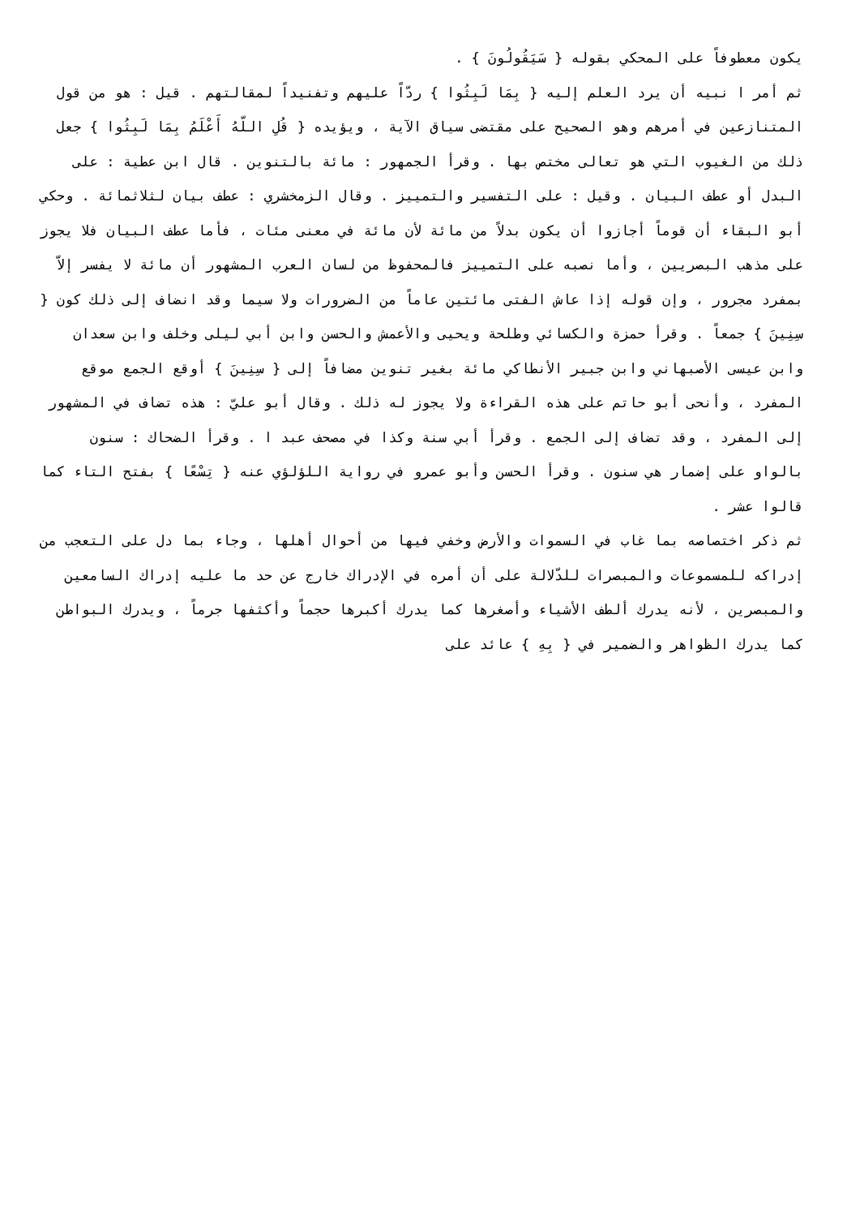يكون معطوفاً على المحكي بقوله { سَيَقُولُونَ } .
ثم أمر ا نبيه أن يرد العلم إليه { بِمَا لَبِثُوا } ردّاً عليهم وتفنيداً لمقالتهم . قيل : هو من قول المتنازعين في أمرهم وهو الصحيح على مقتضى سياق الآية ، ويؤيده { قُلِ اللّهُ أَعْلَمُ بِمَا لَبِثُوا } جعل ذلك من الغيوب التي هو تعالى مختص بها . وقرأ الجمهور : مائة بالتنوين . قال ابن عطية : على البدل أو عطف البيان . وقيل : على التفسير والتمييز . وقال الزمخشري : عطف بيان لثلاثمائة . وحكي أبو البقاء أن قوماً أجازوا أن يكون بدلاً من مائة لأن مائة في معنى مئات ، فأما عطف البيان فلا يجوز على مذهب البصريين ، وأما نصبه على التمييز فالمحفوظ من لسان العرب المشهور أن مائة لا يفسر إلاّ بمفرد مجرور ، وإن قوله إذا عاش الفتى مائتين عاماً من الضرورات ولا سيما وقد انضاف إلى ذلك كون { سِنِينَ } جمعاً . وقرأ حمزة والكسائي وطلحة ويحيى والأعمش والحسن وابن أبي ليلى وخلف وابن سعدان وابن عيسى الأصبهاني وابن جبير الأنطاكي مائة بغير تنوين مضافاً إلى { سِنِينَ } أوقع الجمع موقع المفرد ، وأنحى أبو حاتم على هذه القراءة ولا يجوز له ذلك . وقال أبو عليّ : هذه تضاف في المشهور إلى المفرد ، وقد تضاف إلى الجمع . وقرأ أبي سنة وكذا في مصحف عبد ا . وقرأ الضحاك : سنون بالواو على إضمار هي سنون . وقرأ الحسن وأبو عمرو في رواية اللؤلؤي عنه { تِسْعًا } بفتح التاء كما قالوا عشر .
ثم ذكر اختصاصه بما غاب في السموات والأرض وخفي فيها من أحوال أهلها ، وجاء بما دل على التعجب من إدراكه للمسموعات والمبصرات للدّلالة على أن أمره في الإدراك خارج عن حد ما عليه إدراك السامعين والمبصرين ، لأنه يدرك ألطف الأشياء وأصغرها كما يدرك أكبرها حجماً وأكثفها جرماً ، ويدرك البواطن كما يدرك الظواهر والضمير في { بِهِ } عائد على